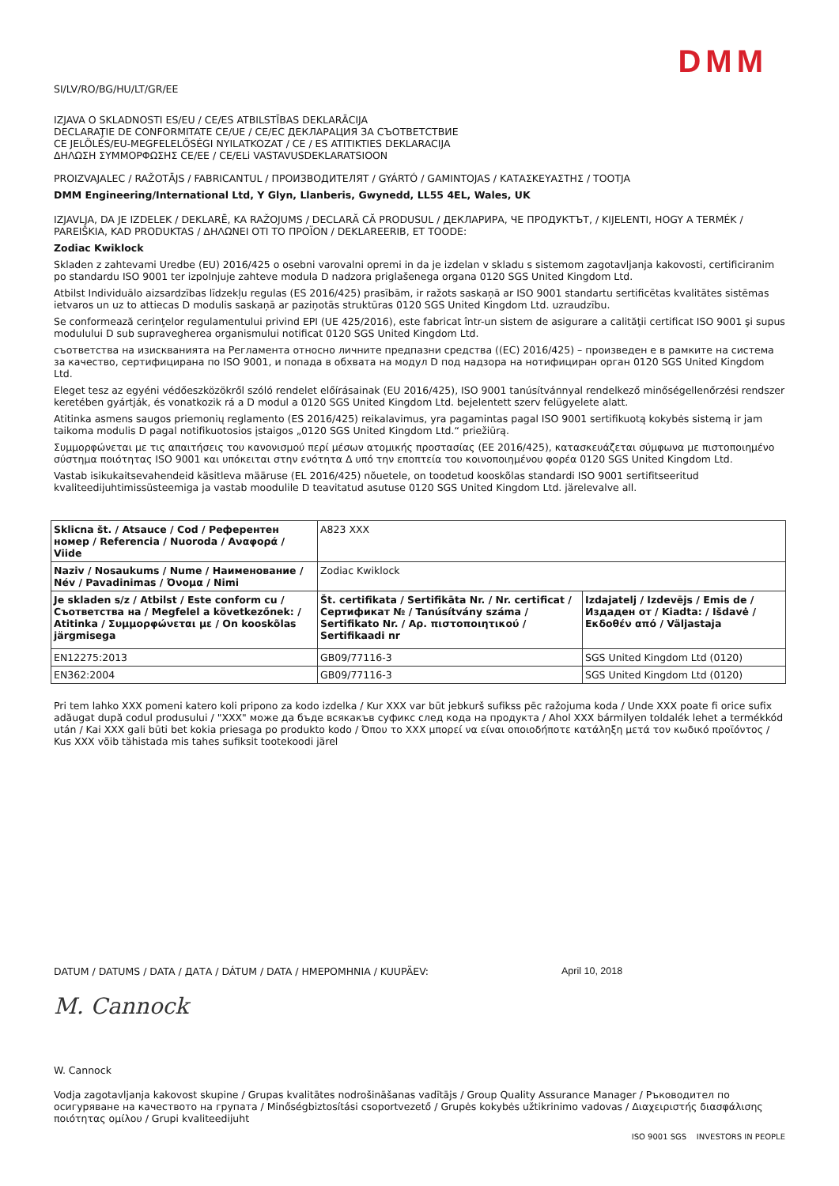DMM
SI/LV/RO/BG/HU/LT/GR/EE
IZJAVA O SKLADNOSTI ES/EU / CE/ES ATBILSTĪBAS DEKLARĀCIJA
DECLARAŢIE DE CONFORMITATE CE/UE / CE/ЕС ДЕКЛАРАЦИЯ ЗА СЪОТВЕТСТВИЕ
CE JELÖLÉS/EU-MEGFELELŐSÉGI NYILATKOZAT / CE / ES ATITIKTIES DEKLARACIJA
ΔΗΛΩΣΗ ΣΥΜΜΟΡΦΩΣΗΣ CE/EE / CE/ELi VASTAVUSDEKLARATSIOON
PROIZVAJALEC / RAŽOTĀJS / FABRICANTUL / ПРОИЗВОДИТЕЛЯТ / GYÁRTÓ / GAMINTOJAS / ΚΑΤΑΣΚΕΥΑΣΤΗΣ / TOOTJA
DMM Engineering/International Ltd, Y Glyn, Llanberis, Gwynedd, LL55 4EL, Wales, UK
IZJAVLJA, DA JE IZDELEK / DEKLARĒ, KA RAŽOJUMS / DECLARĂ CĂ PRODUSUL / ДЕКЛАРИРА, ЧЕ ПРОДУКТЪТ, / KIJELENTI, HOGY A TERMÉK / PAREIŠKIA, KAD PRODUKTAS / ΔΗΛΩΝΕΙ ΟΤΙ ΤΟ ΠΡΟΪΟΝ / DEKLAREERIB, ET TOODE:
Zodiac Kwiklock
Skladen z zahtevami Uredbe (EU) 2016/425 o osebni varovalni opremi in da je izdelan v skladu s sistemom zagotavljanja kakovosti, certificiranim po standardu ISO 9001 ter izpolnjuje zahteve modula D nadzora priglašenega organa 0120 SGS United Kingdom Ltd.
Atbilst Individuālo aizsardzības līdzekļu regulas (ES 2016/425) prasībām, ir ražots saskaņā ar ISO 9001 standartu sertificētas kvalitātes sistēmas ietvaros un uz to attiecas D modulis saskaņā ar paziņotās struktūras 0120 SGS United Kingdom Ltd. uzraudzību.
Se conformează cerinţelor regulamentului privind EPI (UE 425/2016), este fabricat într-un sistem de asigurare a calităţii certificat ISO 9001 şi supus modulului D sub supravegherea organismului notificat 0120 SGS United Kingdom Ltd.
съответства на изискванията на Регламента относно личните предпазни средства ((ЕС) 2016/425) – произведен е в рамките на система за качество, сертифицирана по ISO 9001, и попада в обхвата на модул D под надзора на нотифициран орган 0120 SGS United Kingdom Ltd.
Eleget tesz az egyéni védőeszközökről szóló rendelet előírásainak (EU 2016/425), ISO 9001 tanúsítvánnyal rendelkező minőségellenőrzési rendszer keretében gyártják, és vonatkozik rá a D modul a 0120 SGS United Kingdom Ltd. bejelentett szerv felügyelete alatt.
Atitinka asmens saugos priemonių reglamento (ES 2016/425) reikalavimus, yra pagamintas pagal ISO 9001 sertifikuotą kokybės sistemą ir jam taikoma modulis D pagal notifikuotosios įstaigos „0120 SGS United Kingdom Ltd.“ priežiūrą.
Συμμορφώνεται με τις απαιτήσεις του κανονισμού περί μέσων ατομικής προστασίας (ΕΕ 2016/425), κατασκευάζεται σύμφωνα με πιστοποιημένο σύστημα ποιότητας ISO 9001 και υπόκειται στην ενότητα Δ υπό την εποπτεία του κοινοποιημένου φορέα 0120 SGS United Kingdom Ltd.
Vastab isikukaitsevahendeid käsitleva määruse (EL 2016/425) nõuetele, on toodetud kooskõlas standardi ISO 9001 sertifitseeritud kvaliteedijuhtimissüsteemiga ja vastab moodulile D teavitatud asutuse 0120 SGS United Kingdom Ltd. järelevalve all.
| Sklicna št. / Atsauce / Cod / Референтен номер / Referencia / Nuoroda / Αναφορά / Viide | A823 XXX | |
| Naziv / Nosaukums / Nume / Наименование / Név / Pavadinimas / Όνομα / Nimi | Zodiac Kwiklock | |
| Je skladen s/z / Atbilst / Este conform cu / Съответства на / Megfelel a következőnek: / Atitinka / Συμμορφώνεται με / On kooskõlas järgmisega | Št. certifikata / Sertifikāta Nr. / Nr. certificat / Сертификат № / Tanúsítvány száma / Sertifikato Nr. / Αρ. πιστοποιητικού / Sertifikaadi nr | Izdajatelj / Izdevējs / Emis de / Издаден от / Kiadta: / Išdavė / Εκδοθέν από / Väljastaja |
| EN12275:2013 | GB09/77116-3 | SGS United Kingdom Ltd (0120) |
| EN362:2004 | GB09/77116-3 | SGS United Kingdom Ltd (0120) |
Pri tem lahko XXX pomeni katero koli pripono za kodo izdelka / Kur XXX var būt jebkurš sufikss pēc ražojuma koda / Unde XXX poate fi orice sufix adăugat după codul produsului / "XXX" може да бъде всякакъв суфикс след кода на продукта / Ahol XXX bármilyen toldalék lehet a termékkód után / Kai XXX gali būti bet kokia priesaga po produkto kodo / Όπου το XXX μπορεί να είναι οποιοδήποτε κατάληξη μετά τον κωδικό προϊόντος / Kus XXX võib tähistada mis tahes sufiksit tootekoodi järel
DATUM / DATUMS / DATA / ДАТА / DÁTUM / DATA / ΗΜΕΡΟΜΗΝΙΑ / KUUPÄEV: April 10, 2018
M. Cannock
W. Cannock
Vodja zagotavljanja kakovost skupine / Grupas kvalitātes nodrošināšanas vadītājs / Group Quality Assurance Manager / Ръководител по осигуряване на качеството на групата / Minőségbiztosítási csoportvezető / Grupės kokybės užtikrinimo vadovas / Διαχειριστής διασφάλισης ποιότητας ομίλου / Grupi kvaliteedijuht
ISO 9001 SGS INVESTORS IN PEOPLE